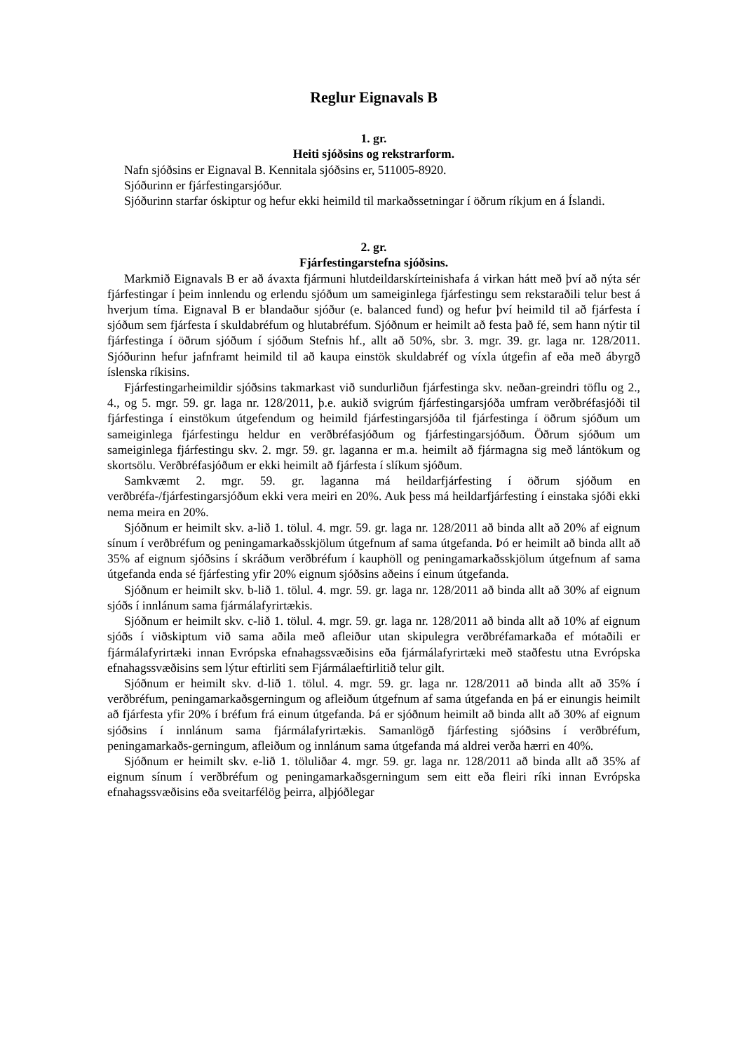Reglur Eignavals B
1. gr.
Heiti sjóðsins og rekstrarform.
Nafn sjóðsins er Eignaval B. Kennitala sjóðsins er, 511005-8920.
Sjóðurinn er fjárfestingarsjóður.
Sjóðurinn starfar óskiptur og hefur ekki heimild til markaðssetningar í öðrum ríkjum en á Íslandi.
2. gr.
Fjárfestingarstefna sjóðsins.
Markmið Eignavals B er að ávaxta fjármuni hlutdeildarskírteinishafa á virkan hátt með því að nýta sér fjárfestingar í þeim innlendu og erlendu sjóðum um sameiginlega fjárfestingu sem rekstaraðili telur best á hverjum tíma. Eignaval B er blandaður sjóður (e. balanced fund) og hefur því heimild til að fjárfesta í sjóðum sem fjárfesta í skuldabréfum og hlutabréfum. Sjóðnum er heimilt að festa það fé, sem hann nýtir til fjárfestinga í öðrum sjóðum í sjóðum Stefnis hf., allt að 50%, sbr. 3. mgr. 39. gr. laga nr. 128/2011. Sjóðurinn hefur jafnframt heimild til að kaupa einstök skuldabréf og víxla útgefin af eða með ábyrgð íslenska ríkisins.
Fjárfestingarheimildir sjóðsins takmarkast við sundurliðun fjárfestinga skv. neðan-greindri töflu og 2., 4., og 5. mgr. 59. gr. laga nr. 128/2011, þ.e. aukið svigrúm fjárfestingarsjóða umfram verðbréfasjóði til fjárfestinga í einstökum útgefendum og heimild fjárfestingarsjóða til fjárfestinga í öðrum sjóðum um sameiginlega fjárfestingu heldur en verðbréfasjóðum og fjárfestingarsjóðum. Öðrum sjóðum um sameiginlega fjárfestingu skv. 2. mgr. 59. gr. laganna er m.a. heimilt að fjármagna sig með lántökum og skortsölu. Verðbréfasjóðum er ekki heimilt að fjárfesta í slíkum sjóðum.
Samkvæmt 2. mgr. 59. gr. laganna má heildarfjárfesting í öðrum sjóðum en verðbréfa-/fjárfestingarsjóðum ekki vera meiri en 20%. Auk þess má heildarfjárfesting í einstaka sjóði ekki nema meira en 20%.
Sjóðnum er heimilt skv. a-lið 1. tölul. 4. mgr. 59. gr. laga nr. 128/2011 að binda allt að 20% af eignum sínum í verðbréfum og peningamarkaðsskjölum útgefnum af sama útgefanda. Þó er heimilt að binda allt að 35% af eignum sjóðsins í skráðum verðbréfum í kauphöll og peningamarkaðsskjölum útgefnum af sama útgefanda enda sé fjárfesting yfir 20% eignum sjóðsins aðeins í einum útgefanda.
Sjóðnum er heimilt skv. b-lið 1. tölul. 4. mgr. 59. gr. laga nr. 128/2011 að binda allt að 30% af eignum sjóðs í innlánum sama fjármálafyrirtækis.
Sjóðnum er heimilt skv. c-lið 1. tölul. 4. mgr. 59. gr. laga nr. 128/2011 að binda allt að 10% af eignum sjóðs í viðskiptum við sama aðila með afleiður utan skipulegra verðbréfamarkaða ef mótaðili er fjármálafyrirtæki innan Evrópska efnahagssvæðisins eða fjármálafyrirtæki með staðfestu utna Evrópska efnahagssvæðisins sem lýtur eftirliti sem Fjármálaeftirlitið telur gilt.
Sjóðnum er heimilt skv. d-lið 1. tölul. 4. mgr. 59. gr. laga nr. 128/2011 að binda allt að 35% í verðbréfum, peningamarkaðsgerningum og afleiðum útgefnum af sama útgefanda en þá er einungis heimilt að fjárfesta yfir 20% í bréfum frá einum útgefanda. Þá er sjóðnum heimilt að binda allt að 30% af eignum sjóðsins í innlánum sama fjármálafyrirtækis. Samanlögð fjárfesting sjóðsins í verðbréfum, peningamarkaðs-gerningum, afleiðum og innlánum sama útgefanda má aldrei verða hærri en 40%.
Sjóðnum er heimilt skv. e-lið 1. töluliðar 4. mgr. 59. gr. laga nr. 128/2011 að binda allt að 35% af eignum sínum í verðbréfum og peningamarkaðsgerningum sem eitt eða fleiri ríki innan Evrópska efnahagssvæðisins eða sveitarfélög þeirra, alþjóðlegar